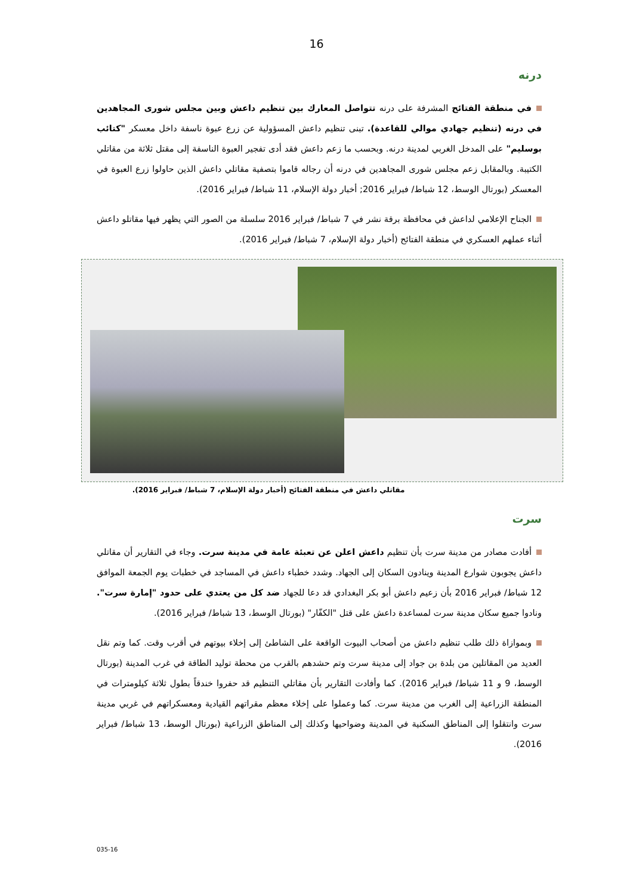16
درنه
في منطقة الفتائح المشرفة على درنه تتواصل المعارك بين تنظيم داعش وبين مجلس شورى المجاهدين في درنه (تنظيم جهادي موالي للقاعدة). تبنى تنظيم داعش المسؤولية عن زرع عبوة ناسفة داخل معسكر "كتائب بوسليم" على المدخل الغربي لمدينة درنه. وبحسب ما زعم داعش فقد أدى تفجير العبوة الناسفة إلى مقتل ثلاثة من مقاتلي الكتيبة. وبالمقابل زعم مجلس شورى المجاهدين في درنه أن رجاله قاموا بتصفية مقاتلي داعش الذين حاولوا زرع العبوة في المعسكر (بورتال الوسط، 12 شباط/ فبراير 2016; أخبار دولة الإسلام، 11 شباط/ فبراير 2016).
الجناح الإعلامي لداعش في محافظة برقة نشر في 7 شباط/ فبراير 2016 سلسلة من الصور التي يظهر فيها مقاتلو داعش أثناء عملهم العسكري في منطقة الفتائح (أخبار دولة الإسلام، 7 شباط/ فبراير 2016).
مقاتلي داعش في منطقة الفتائح (أخبار دولة الإسلام، 7 شباط/ فبراير 2016).
سرت
أفادت مصادر من مدينة سرت بأن تنظيم داعش اعلن عن تعبئة عامة في مدينة سرت. وجاء في التقارير أن مقاتلي داعش يجوبون شوارع المدينة وينادون السكان إلى الجهاد. وشدد خطباء داعش في المساجد في خطبات يوم الجمعة الموافق 12 شباط/ فبراير 2016 بأن زعيم داعش أبو بكر البغدادي قد دعا للجهاد ضد كل من يعتدي على حدود "إمارة سرت". ونادوا جميع سكان مدينة سرت لمساعدة داعش على قتل "الكفّار" (بورتال الوسط، 13 شباط/ فبراير 2016).
وبموازاة ذلك طلب تنظيم داعش من أصحاب البيوت الواقعة على الشاطئ إلى إخلاء بيوتهم في أقرب وقت. كما وتم نقل العديد من المقاتلين من بلدة بن جواد إلى مدينة سرت وتم حشدهم بالقرب من محطة توليد الطاقة في غرب المدينة (بورتال الوسط، 9 و 11 شباط/ فبراير 2016). كما وأفادت التقارير بأن مقاتلي التنظيم قد حفروا خندقاً بطول ثلاثة كيلومترات في المنطقة الزراعية إلى الغرب من مدينة سرت. كما وعملوا على إخلاء معظم مقراتهم القيادية ومعسكراتهم في غربي مدينة سرت وانتقلوا إلى المناطق السكنية في المدينة وضواحيها وكذلك إلى المناطق الزراعية (بورتال الوسط، 13 شباط/ فبراير 2016).
035-16